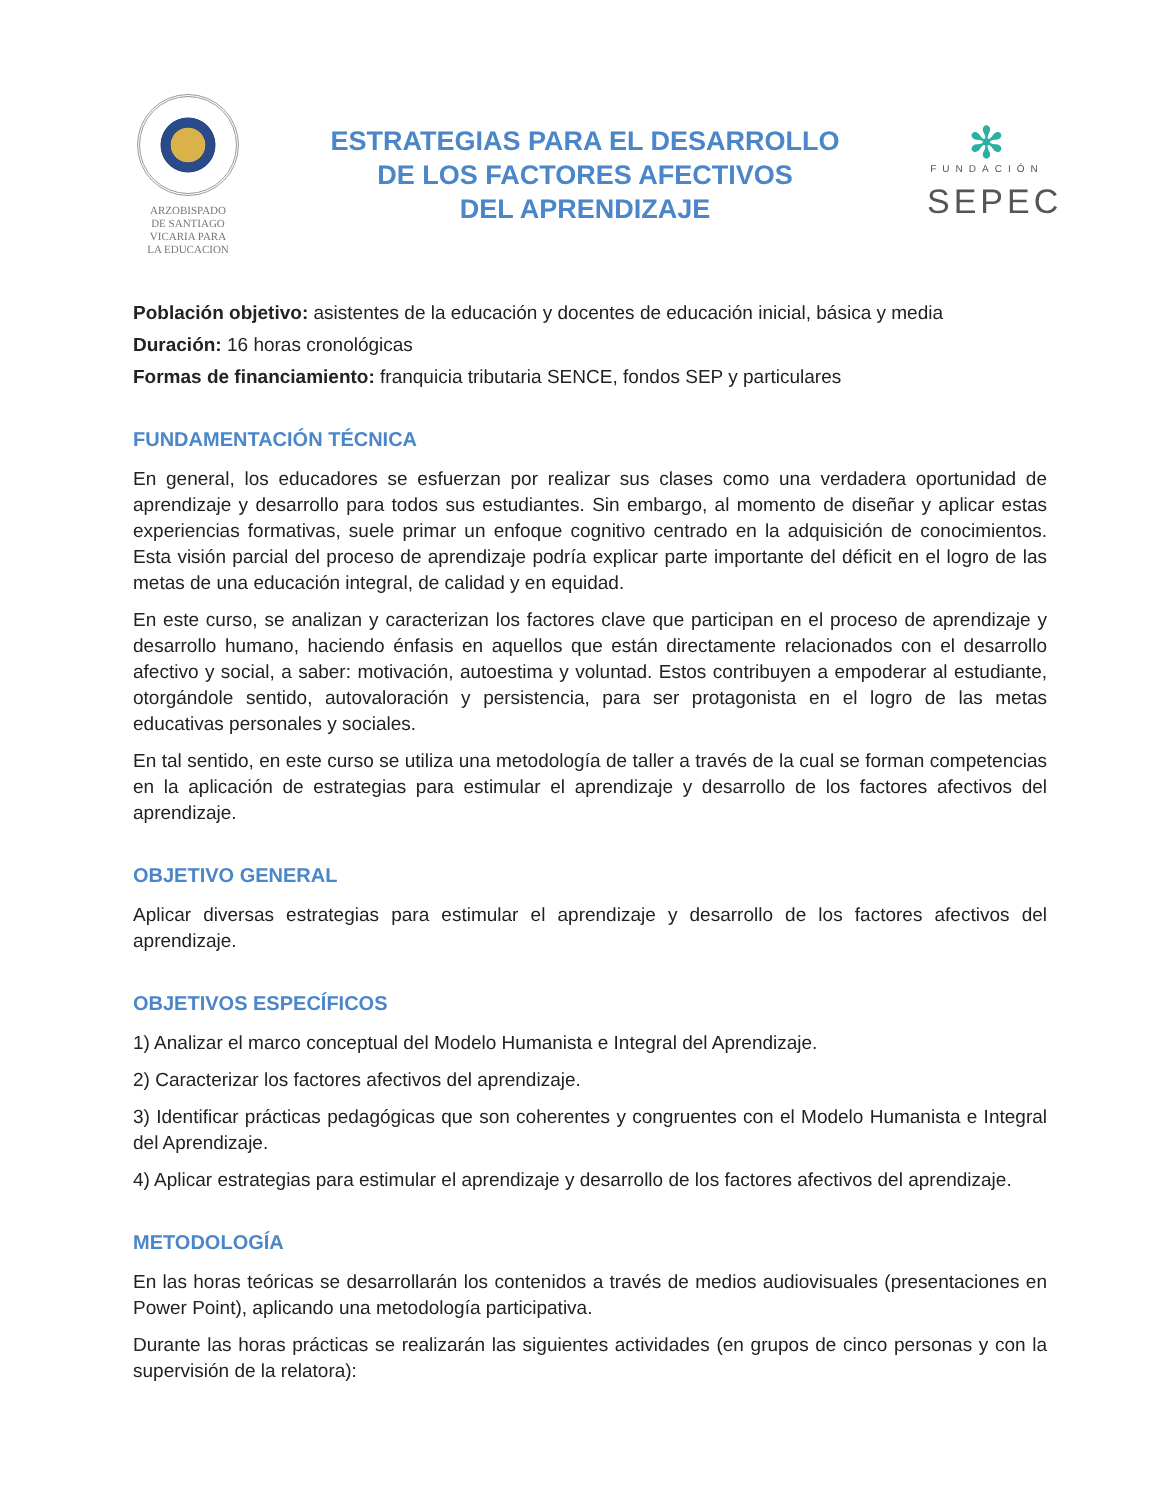ARZOBISPADO
DE SANTIAGO
VICARIA PARA
LA EDUCACION
ESTRATEGIAS PARA EL DESARROLLO
DE LOS FACTORES AFECTIVOS
DEL APRENDIZAJE
✻
FUNDACIÓN
SEPEC
Población objetivo: asistentes de la educación y docentes de educación inicial, básica y media
Duración: 16 horas cronológicas
Formas de financiamiento: franquicia tributaria SENCE, fondos SEP y particulares
FUNDAMENTACIÓN TÉCNICA
En general, los educadores se esfuerzan por realizar sus clases como una verdadera oportunidad de aprendizaje y desarrollo para todos sus estudiantes. Sin embargo, al momento de diseñar y aplicar estas experiencias formativas, suele primar un enfoque cognitivo centrado en la adquisición de conocimientos. Esta visión parcial del proceso de aprendizaje podría explicar parte importante del déficit en el logro de las metas de una educación integral, de calidad y en equidad.
En este curso, se analizan y caracterizan los factores clave que participan en el proceso de aprendizaje y desarrollo humano, haciendo énfasis en aquellos que están directamente relacionados con el desarrollo afectivo y social, a saber: motivación, autoestima y voluntad. Estos contribuyen a empoderar al estudiante, otorgándole sentido, autovaloración y persistencia, para ser protagonista en el logro de las metas educativas personales y sociales.
En tal sentido, en este curso se utiliza una metodología de taller a través de la cual se forman competencias en la aplicación de estrategias para estimular el aprendizaje y desarrollo de los factores afectivos del aprendizaje.
OBJETIVO GENERAL
Aplicar diversas estrategias para estimular el aprendizaje y desarrollo de los factores afectivos del aprendizaje.
OBJETIVOS ESPECÍFICOS
1) Analizar el marco conceptual del Modelo Humanista e Integral del Aprendizaje.
2) Caracterizar los factores afectivos del aprendizaje.
3) Identificar prácticas pedagógicas que son coherentes y congruentes con el Modelo Humanista e Integral del Aprendizaje.
4) Aplicar estrategias para estimular el aprendizaje y desarrollo de los factores afectivos del aprendizaje.
METODOLOGÍA
En las horas teóricas se desarrollarán los contenidos a través de medios audiovisuales (presentaciones en Power Point), aplicando una metodología participativa.
Durante las horas prácticas se realizarán las siguientes actividades (en grupos de cinco personas y con la supervisión de la relatora):